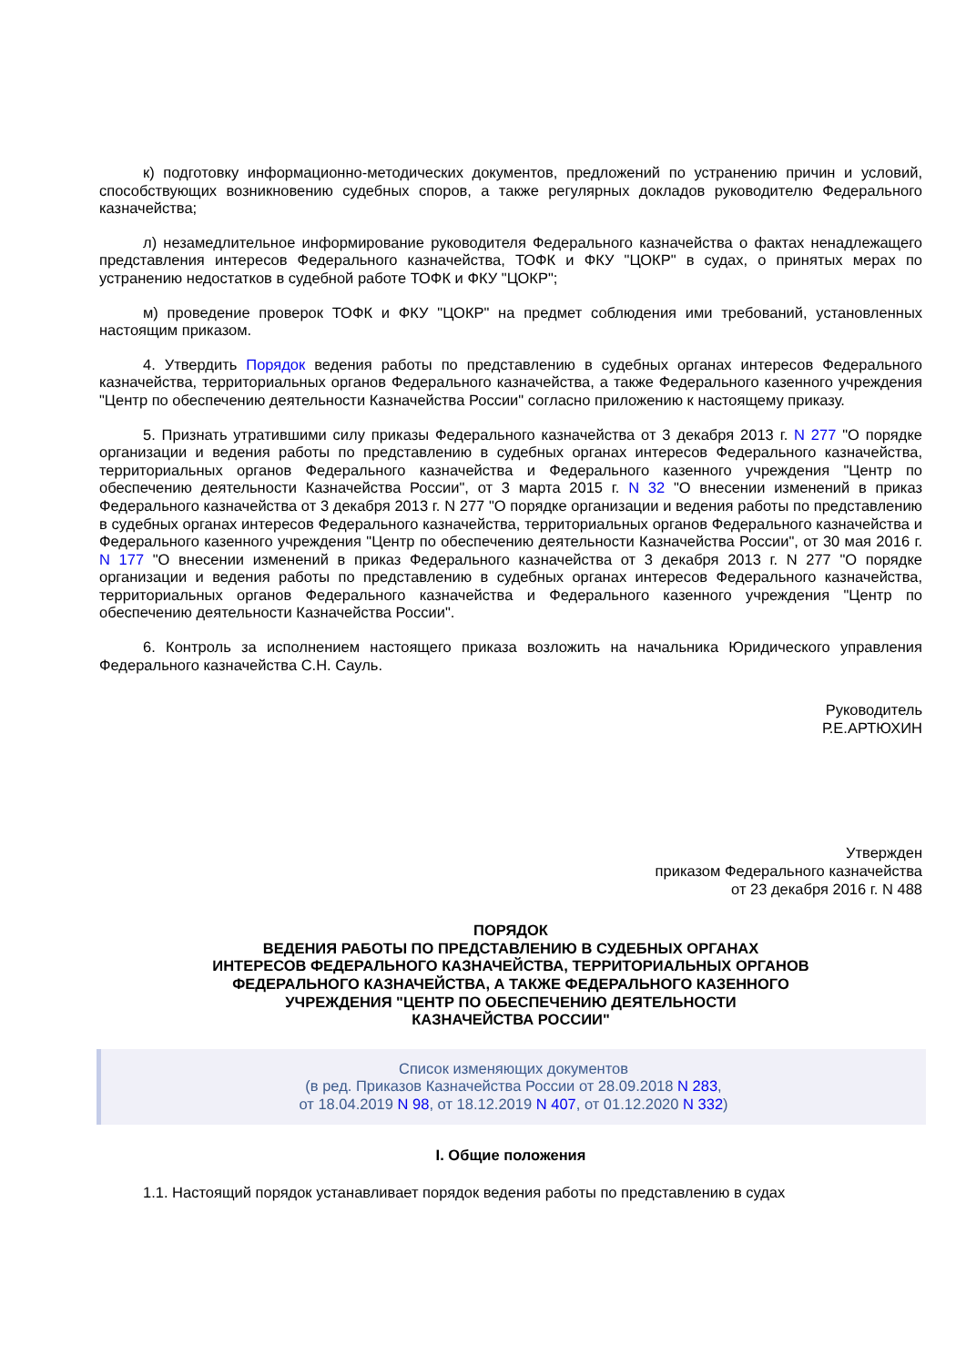к) подготовку информационно-методических документов, предложений по устранению причин и условий, способствующих возникновению судебных споров, а также регулярных докладов руководителю Федерального казначейства;
л) незамедлительное информирование руководителя Федерального казначейства о фактах ненадлежащего представления интересов Федерального казначейства, ТОФК и ФКУ "ЦОКР" в судах, о принятых мерах по устранению недостатков в судебной работе ТОФК и ФКУ "ЦОКР";
м) проведение проверок ТОФК и ФКУ "ЦОКР" на предмет соблюдения ими требований, установленных настоящим приказом.
4. Утвердить Порядок ведения работы по представлению в судебных органах интересов Федерального казначейства, территориальных органов Федерального казначейства, а также Федерального казенного учреждения "Центр по обеспечению деятельности Казначейства России" согласно приложению к настоящему приказу.
5. Признать утратившими силу приказы Федерального казначейства от 3 декабря 2013 г. N 277 "О порядке организации и ведения работы по представлению в судебных органах интересов Федерального казначейства, территориальных органов Федерального казначейства и Федерального казенного учреждения "Центр по обеспечению деятельности Казначейства России", от 3 марта 2015 г. N 32 "О внесении изменений в приказ Федерального казначейства от 3 декабря 2013 г. N 277 "О порядке организации и ведения работы по представлению в судебных органах интересов Федерального казначейства, территориальных органов Федерального казначейства и Федерального казенного учреждения "Центр по обеспечению деятельности Казначейства России", от 30 мая 2016 г. N 177 "О внесении изменений в приказ Федерального казначейства от 3 декабря 2013 г. N 277 "О порядке организации и ведения работы по представлению в судебных органах интересов Федерального казначейства, территориальных органов Федерального казначейства и Федерального казенного учреждения "Центр по обеспечению деятельности Казначейства России".
6. Контроль за исполнением настоящего приказа возложить на начальника Юридического управления Федерального казначейства С.Н. Сауль.
Руководитель
Р.Е.АРТЮХИН
Утвержден
приказом Федерального казначейства
от 23 декабря 2016 г. N 488
ПОРЯДОК
ВЕДЕНИЯ РАБОТЫ ПО ПРЕДСТАВЛЕНИЮ В СУДЕБНЫХ ОРГАНАХ
ИНТЕРЕСОВ ФЕДЕРАЛЬНОГО КАЗНАЧЕЙСТВА, ТЕРРИТОРИАЛЬНЫХ ОРГАНОВ
ФЕДЕРАЛЬНОГО КАЗНАЧЕЙСТВА, А ТАКЖЕ ФЕДЕРАЛЬНОГО КАЗЕННОГО
УЧРЕЖДЕНИЯ "ЦЕНТР ПО ОБЕСПЕЧЕНИЮ ДЕЯТЕЛЬНОСТИ
КАЗНАЧЕЙСТВА РОССИИ"
Список изменяющих документов
(в ред. Приказов Казначейства России от 28.09.2018 N 283,
от 18.04.2019 N 98, от 18.12.2019 N 407, от 01.12.2020 N 332)
I. Общие положения
1.1. Настоящий порядок устанавливает порядок ведения работы по представлению в судах